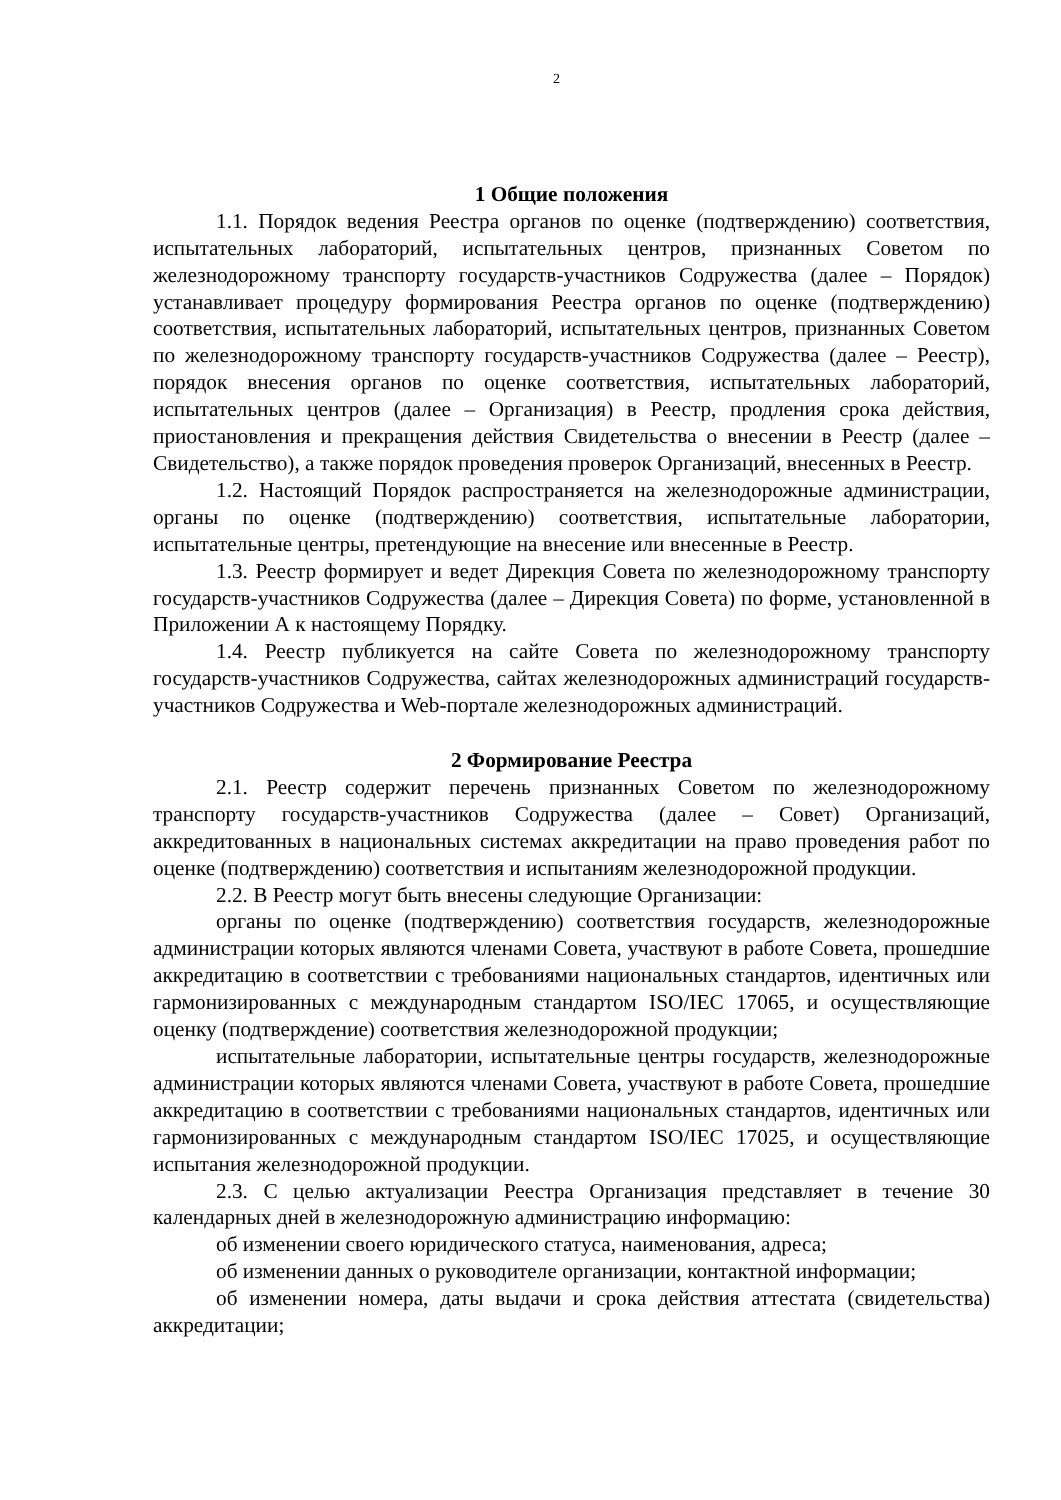2
1 Общие положения
1.1. Порядок ведения Реестра органов по оценке (подтверждению) соответствия, испытательных лабораторий, испытательных центров, признанных Советом по железнодорожному транспорту государств-участников Содружества (далее – Порядок) устанавливает процедуру формирования Реестра органов по оценке (подтверждению) соответствия, испытательных лабораторий, испытательных центров, признанных Советом по железнодорожному транспорту государств-участников Содружества (далее – Реестр), порядок внесения органов по оценке соответствия, испытательных лабораторий, испытательных центров (далее – Организация) в Реестр, продления срока действия, приостановления и прекращения действия Свидетельства о внесении в Реестр (далее – Свидетельство), а также порядок проведения проверок Организаций, внесенных в Реестр.
1.2. Настоящий Порядок распространяется на железнодорожные администрации, органы по оценке (подтверждению) соответствия, испытательные лаборатории, испытательные центры, претендующие на внесение или внесенные в Реестр.
1.3. Реестр формирует и ведет Дирекция Совета по железнодорожному транспорту государств-участников Содружества (далее – Дирекция Совета) по форме, установленной в Приложении А к настоящему Порядку.
1.4. Реестр публикуется на сайте Совета по железнодорожному транспорту государств-участников Содружества, сайтах железнодорожных администраций государств-участников Содружества и Web-портале железнодорожных администраций.
2 Формирование Реестра
2.1. Реестр содержит перечень признанных Советом по железнодорожному транспорту государств-участников Содружества (далее – Совет) Организаций, аккредитованных в национальных системах аккредитации на право проведения работ по оценке (подтверждению) соответствия и испытаниям железнодорожной продукции.
2.2. В Реестр могут быть внесены следующие Организации:
органы по оценке (подтверждению) соответствия государств, железнодорожные администрации которых являются членами Совета, участвуют в работе Совета, прошедшие аккредитацию в соответствии с требованиями национальных стандартов, идентичных или гармонизированных с международным стандартом ISO/IEC 17065, и осуществляющие оценку (подтверждение) соответствия железнодорожной продукции;
испытательные лаборатории, испытательные центры государств, железнодорожные администрации которых являются членами Совета, участвуют в работе Совета, прошедшие аккредитацию в соответствии с требованиями национальных стандартов, идентичных или гармонизированных с международным стандартом ISO/IEC 17025, и осуществляющие испытания железнодорожной продукции.
2.3. С целью актуализации Реестра Организация представляет в течение 30 календарных дней в железнодорожную администрацию информацию:
об изменении своего юридического статуса, наименования, адреса;
об изменении данных о руководителе организации, контактной информации;
об изменении номера, даты выдачи и срока действия аттестата (свидетельства) аккредитации;